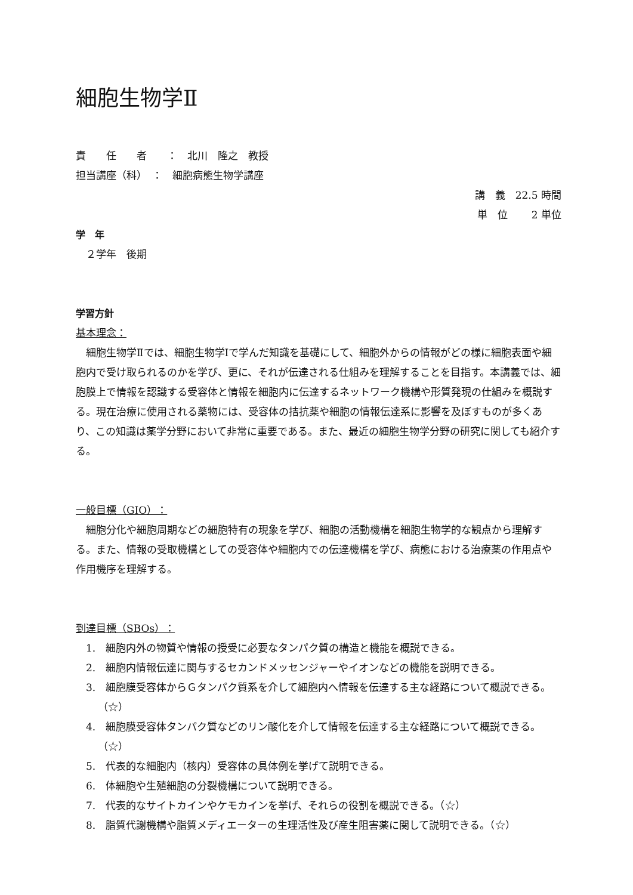細胞生物学Ⅱ
責　　任　　者　　：　北川　隆之　教授
担当講座（科）　：　細胞病態生物学講座
講　義　22.5 時間
単　位　　 2 単位
学　年
　２学年　後期
学習方針
基本理念：
細胞生物学Ⅱでは、細胞生物学Ⅰで学んだ知識を基礎にして、細胞外からの情報がどの様に細胞表面や細胞内で受け取られるのかを学び、更に、それが伝達される仕組みを理解することを目指す。本講義では、細胞膜上で情報を認識する受容体と情報を細胞内に伝達するネットワーク機構や形質発現の仕組みを概説する。現在治療に使用される薬物には、受容体の拮抗薬や細胞の情報伝達系に影響を及ぼすものが多くあり、この知識は薬学分野において非常に重要である。また、最近の細胞生物学分野の研究に関しても紹介する。
一般目標（GIO）：
細胞分化や細胞周期などの細胞特有の現象を学び、細胞の活動機構を細胞生物学的な観点から理解する。また、情報の受取機構としての受容体や細胞内での伝達機構を学び、病態における治療薬の作用点や作用機序を理解する。
到達目標（SBOs）：
1.　細胞内外の物質や情報の授受に必要なタンパク質の構造と機能を概説できる。
2.　細胞内情報伝達に関与するセカンドメッセンジャーやイオンなどの機能を説明できる。
3.　細胞膜受容体からＧタンパク質系を介して細胞内へ情報を伝達する主な経路について概説できる。（☆）
4.　細胞膜受容体タンパク質などのリン酸化を介して情報を伝達する主な経路について概説できる。（☆）
5.　代表的な細胞内（核内）受容体の具体例を挙げて説明できる。
6.　体細胞や生殖細胞の分裂機構について説明できる。
7.　代表的なサイトカインやケモカインを挙げ、それらの役割を概説できる。（☆）
8.　脂質代謝機構や脂質メディエーターの生理活性及び産生阻害薬に関して説明できる。（☆）